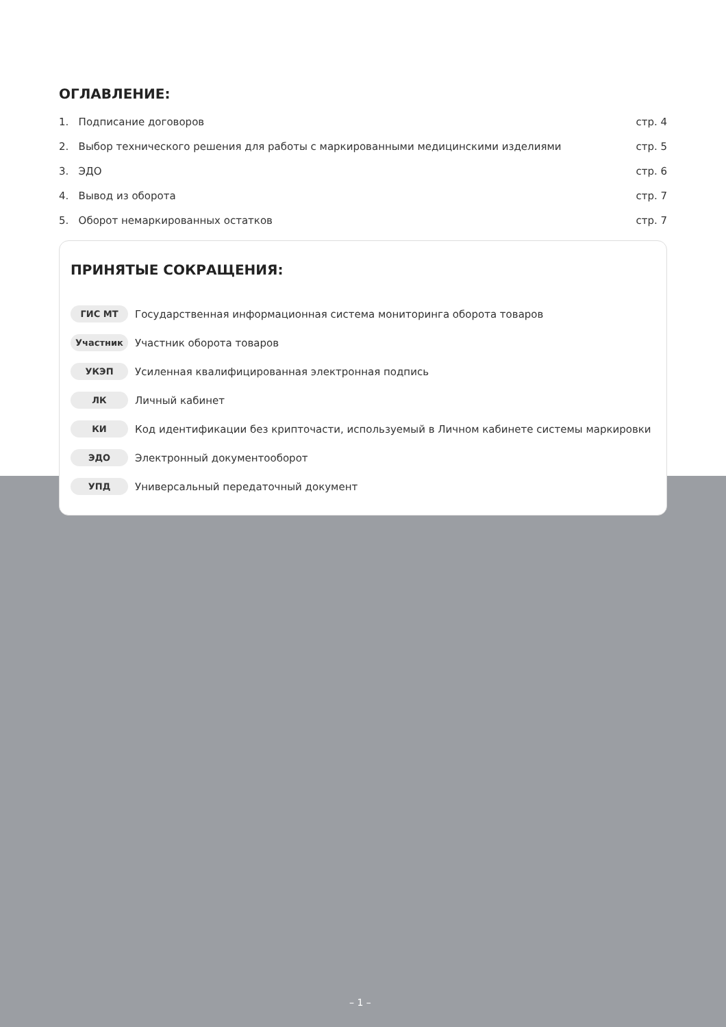ОГЛАВЛЕНИЕ:
1. Подписание договоров стр. 4
2. Выбор технического решения для работы с маркированными медицинскими изделиями стр. 5
3. ЭДО стр. 6
4. Вывод из оборота стр. 7
5. Оборот немаркированных остатков стр. 7
ПРИНЯТЫЕ СОКРАЩЕНИЯ:
ГИС МТ Государственная информационная система мониторинга оборота товаров
Участник Участник оборота товаров
УКЭП Усиленная квалифицированная электронная подпись
ЛК Личный кабинет
КИ Код идентификации без крипточасти, используемый в Личном кабинете системы маркировки
ЭДО Электронный документооборот
УПД Универсальный передаточный документ
– 1 –